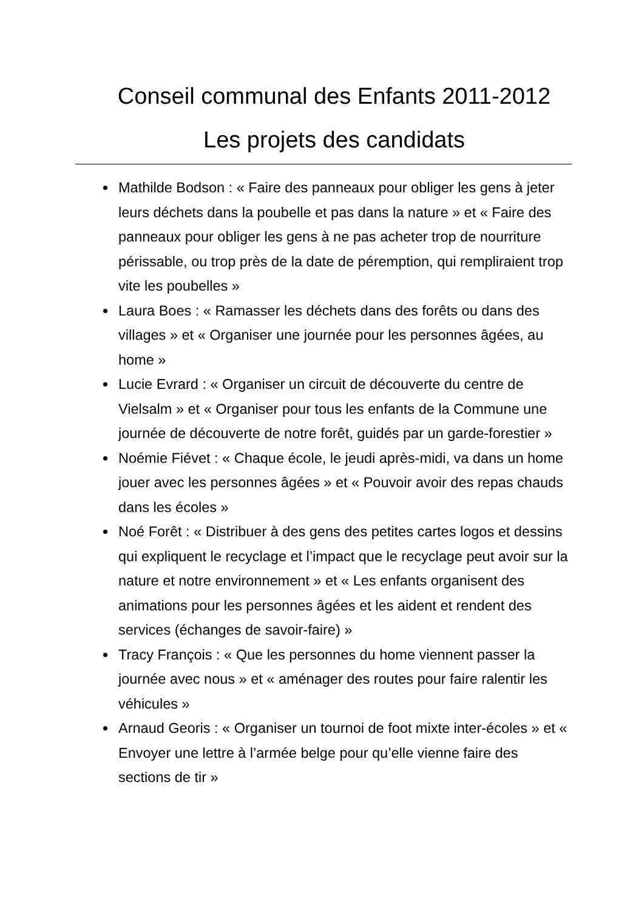Conseil communal des Enfants 2011-2012
Les projets des candidats
Mathilde Bodson : « Faire des panneaux pour obliger les gens à jeter leurs déchets dans la poubelle et pas dans la nature » et « Faire des panneaux pour obliger les gens à ne pas acheter trop de nourriture périssable, ou trop près de la date de péremption, qui rempliraient trop vite les poubelles »
Laura Boes : « Ramasser les déchets dans des forêts ou dans des villages » et « Organiser une journée pour les personnes âgées, au home »
Lucie Evrard : « Organiser un circuit de découverte du centre de Vielsalm » et « Organiser pour tous les enfants de la Commune une journée de découverte de notre forêt, guidés par un garde-forestier »
Noémie Fiévet : « Chaque école, le jeudi après-midi, va dans un home jouer avec les personnes âgées » et « Pouvoir avoir des repas chauds dans les écoles »
Noé Forêt : « Distribuer à des gens des petites cartes logos et dessins qui expliquent le recyclage et l’impact que le recyclage peut avoir sur la nature et notre environnement » et « Les enfants organisent des animations pour les personnes âgées et les aident et rendent des services (échanges de savoir-faire) »
Tracy François : « Que les personnes du home viennent passer la journée avec nous » et « aménager des routes pour faire ralentir les véhicules »
Arnaud Georis : « Organiser un tournoi de foot mixte inter-écoles » et « Envoyer une lettre à l’armée belge pour qu’elle vienne faire des sections de tir »